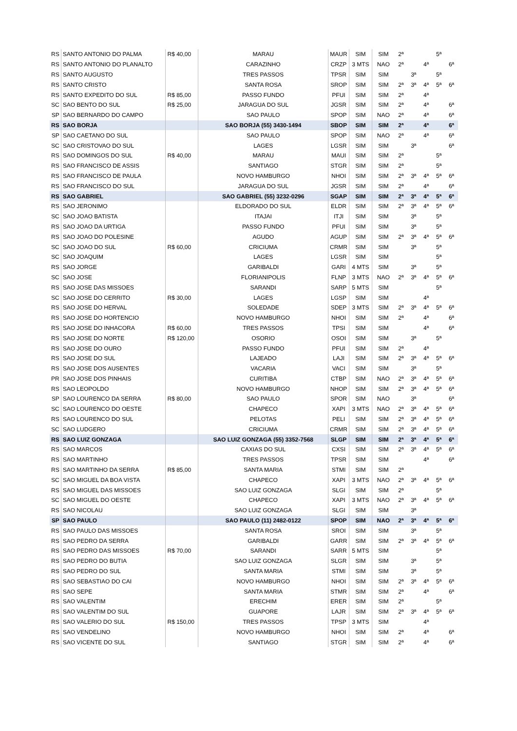| RS | SANTO ANTONIO DO PALMA | R$ 40,00 | MARAU | MAUR | SIM | SIM | 2ª | | | 5ª | |
| RS | SANTO ANTONIO DO PLANALTO | | CARAZINHO | CRZP | 3 MTS | NAO | 2ª | | 4ª | | 6ª |
| RS | SANTO AUGUSTO | | TRES PASSOS | TPSR | SIM | SIM | | 3ª | | 5ª | |
| RS | SANTO CRISTO | | SANTA ROSA | SROP | SIM | SIM | 2ª | 3ª | 4ª | 5ª | 6ª |
| RS | SANTO EXPEDITO DO SUL | R$ 85,00 | PASSO FUNDO | PFUI | SIM | SIM | 2ª | | 4ª | | |
| SC | SAO BENTO DO SUL | R$ 25,00 | JARAGUA DO SUL | JGSR | SIM | SIM | 2ª | | 4ª | | 6ª |
| SP | SAO BERNARDO DO CAMPO | | SAO PAULO | SPOP | SIM | NAO | 2ª | | 4ª | | 6ª |
| RS | SAO BORJA | | SAO BORJA (55) 3430-1494 | SBOP | SIM | SIM | 2ª | | 4ª | | 6ª |
| SP | SAO CAETANO DO SUL | | SAO PAULO | SPOP | SIM | NAO | 2ª | | 4ª | | 6ª |
| SC | SAO CRISTOVAO DO SUL | | LAGES | LGSR | SIM | SIM | | 3ª | | | 6ª |
| RS | SAO DOMINGOS DO SUL | R$ 40,00 | MARAU | MAUI | SIM | SIM | 2ª | | | 5ª | |
| RS | SAO FRANCISCO DE ASSIS | | SANTIAGO | STGR | SIM | SIM | 2ª | | | 5ª | |
| RS | SAO FRANCISCO DE PAULA | | NOVO HAMBURGO | NHOI | SIM | SIM | 2ª | 3ª | 4ª | 5ª | 6ª |
| RS | SAO FRANCISCO DO SUL | | JARAGUA DO SUL | JGSR | SIM | SIM | 2ª | | 4ª | | 6ª |
| RS | SAO GABRIEL | | SAO GABRIEL (55) 3232-0296 | SGAP | SIM | SIM | 2ª | 3ª | 4ª | 5ª | 6ª |
| RS | SAO JERONIMO | | ELDORADO DO SUL | ELDR | SIM | SIM | 2ª | 3ª | 4ª | 5ª | 6ª |
| SC | SAO JOAO BATISTA | | ITAJAI | ITJI | SIM | SIM | | 3ª | | 5ª | |
| RS | SAO JOAO DA URTIGA | | PASSO FUNDO | PFUI | SIM | SIM | | 3ª | | 5ª | |
| RS | SAO JOAO DO POLESINE | | AGUDO | AGUP | SIM | SIM | 2ª | 3ª | 4ª | 5ª | 6ª |
| SC | SAO JOAO DO SUL | R$ 60,00 | CRICIUMA | CRMR | SIM | SIM | | 3ª | | 5ª | |
| SC | SAO JOAQUIM | | LAGES | LGSR | SIM | SIM | | | | 5ª | |
| RS | SAO JORGE | | GARIBALDI | GARI | 4 MTS | SIM | | 3ª | | 5ª | |
| SC | SAO JOSE | | FLORIANIPOLIS | FLNP | 3 MTS | NAO | 2ª | 3ª | 4ª | 5ª | 6ª |
| RS | SAO JOSE DAS MISSOES | | SARANDI | SARP | 5 MTS | SIM | | | | 5ª | |
| SC | SAO JOSE DO CERRITO | R$ 30,00 | LAGES | LGSP | SIM | SIM | | | 4ª | | |
| RS | SAO JOSE DO HERVAL | | SOLEDADE | SDEP | 3 MTS | SIM | 2ª | 3ª | 4ª | 5ª | 6ª |
| RS | SAO JOSE DO HORTENCIO | | NOVO HAMBURGO | NHOI | SIM | SIM | 2ª | | 4ª | | 6ª |
| RS | SAO JOSE DO INHACORA | R$ 60,00 | TRES PASSOS | TPSI | SIM | SIM | | | 4ª | | 6ª |
| RS | SAO JOSE DO NORTE | R$ 120,00 | OSORIO | OSOI | SIM | SIM | | 3ª | | 5ª | |
| RS | SAO JOSE DO OURO | | PASSO FUNDO | PFUI | SIM | SIM | 2ª | | 4ª | | |
| RS | SAO JOSE DO SUL | | LAJEADO | LAJI | SIM | SIM | 2ª | 3ª | 4ª | 5ª | 6ª |
| RS | SAO JOSE DOS AUSENTES | | VACARIA | VACI | SIM | SIM | | 3ª | | 5ª | |
| PR | SAO JOSE DOS PINHAIS | | CURITIBA | CTBP | SIM | NAO | 2ª | 3ª | 4ª | 5ª | 6ª |
| RS | SAO LEOPOLDO | | NOVO HAMBURGO | NHOP | SIM | SIM | 2ª | 3ª | 4ª | 5ª | 6ª |
| SP | SAO LOURENCO DA SERRA | R$ 80,00 | SAO PAULO | SPOR | SIM | NAO | | 3ª | | | 6ª |
| SC | SAO LOURENCO DO OESTE | | CHAPECO | XAPI | 3 MTS | NAO | 2ª | 3ª | 4ª | 5ª | 6ª |
| RS | SAO LOURENCO DO SUL | | PELOTAS | PELI | SIM | SIM | 2ª | 3ª | 4ª | 5ª | 6ª |
| SC | SAO LUDGERO | | CRICIUMA | CRMR | SIM | SIM | 2ª | 3ª | 4ª | 5ª | 6ª |
| RS | SAO LUIZ GONZAGA | | SAO LUIZ GONZAGA (55) 3352-7568 | SLGP | SIM | SIM | 2ª | 3ª | 4ª | 5ª | 6ª |
| RS | SAO MARCOS | | CAXIAS DO SUL | CXSI | SIM | SIM | 2ª | 3ª | 4ª | 5ª | 6ª |
| RS | SAO MARTINHO | | TRES PASSOS | TPSR | SIM | SIM | | | 4ª | | 6ª |
| RS | SAO MARTINHO DA SERRA | R$ 85,00 | SANTA MARIA | STMI | SIM | SIM | 2ª | | | | |
| SC | SAO MIGUEL DA BOA VISTA | | CHAPECO | XAPI | 3 MTS | NAO | 2ª | 3ª | 4ª | 5ª | 6ª |
| RS | SAO MIGUEL DAS MISSOES | | SAO LUIZ GONZAGA | SLGI | SIM | SIM | 2ª | | | 5ª | |
| SC | SAO MIGUEL DO OESTE | | CHAPECO | XAPI | 3 MTS | NAO | 2ª | 3ª | 4ª | 5ª | 6ª |
| RS | SAO NICOLAU | | SAO LUIZ GONZAGA | SLGI | SIM | SIM | | 3ª | | | |
| SP | SAO PAULO | | SAO PAULO (11) 2482-0122 | SPOP | SIM | NAO | 2ª | 3ª | 4ª | 5ª | 6ª |
| RS | SAO PAULO DAS MISSOES | | SANTA ROSA | SROI | SIM | SIM | | 3ª | | 5ª | |
| RS | SAO PEDRO DA SERRA | | GARIBALDI | GARR | SIM | SIM | 2ª | 3ª | 4ª | 5ª | 6ª |
| RS | SAO PEDRO DAS MISSOES | R$ 70,00 | SARANDI | SARR | 5 MTS | SIM | | | | 5ª | |
| RS | SAO PEDRO DO BUTIA | | SAO LUIZ GONZAGA | SLGR | SIM | SIM | | 3ª | | 5ª | |
| RS | SAO PEDRO DO SUL | | SANTA MARIA | STMI | SIM | SIM | | 3ª | | 5ª | |
| RS | SAO SEBASTIAO DO CAI | | NOVO HAMBURGO | NHOI | SIM | SIM | 2ª | 3ª | 4ª | 5ª | 6ª |
| RS | SAO SEPE | | SANTA MARIA | STMR | SIM | SIM | 2ª | | 4ª | | 6ª |
| RS | SAO VALENTIM | | ERECHIM | ERER | SIM | SIM | 2ª | | | 5ª | |
| RS | SAO VALENTIM DO SUL | | GUAPORE | LAJR | SIM | SIM | 2ª | 3ª | 4ª | 5ª | 6ª |
| RS | SAO VALERIO DO SUL | R$ 150,00 | TRES PASSOS | TPSP | 3 MTS | SIM | | | 4ª | | |
| RS | SAO VENDELINO | | NOVO HAMBURGO | NHOI | SIM | SIM | 2ª | | 4ª | | 6ª |
| RS | SAO VICENTE DO SUL | | SANTIAGO | STGR | SIM | SIM | 2ª | | 4ª | | 6ª |